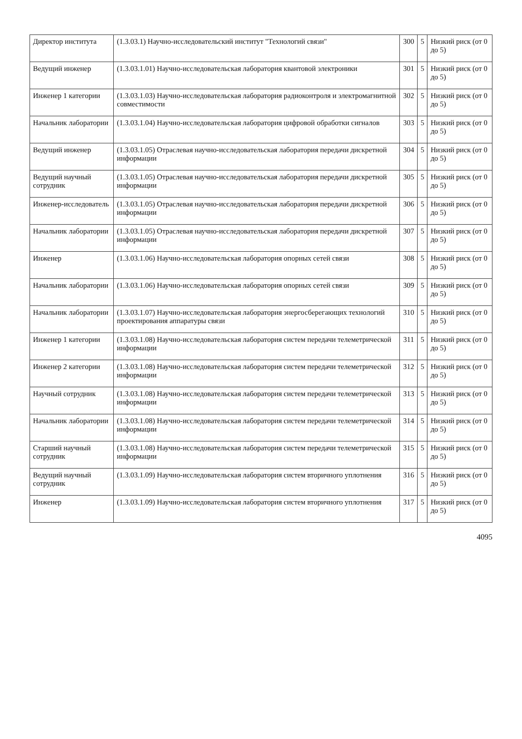| Директор института | (1.3.03.1) Научно-исследовательский институт "Технологий связи" | 300 | 5 | Низкий риск (от 0 до 5) |
| Ведущий инженер | (1.3.03.1.01) Научно-исследовательская лаборатория квантовой электроники | 301 | 5 | Низкий риск (от 0 до 5) |
| Инженер 1 категории | (1.3.03.1.03) Научно-исследовательская лаборатория радиоконтроля и электромагнитной совместимости | 302 | 5 | Низкий риск (от 0 до 5) |
| Начальник лаборатории | (1.3.03.1.04) Научно-исследовательская лаборатория цифровой обработки сигналов | 303 | 5 | Низкий риск (от 0 до 5) |
| Ведущий инженер | (1.3.03.1.05) Отраслевая научно-исследовательская лаборатория передачи дискретной информации | 304 | 5 | Низкий риск (от 0 до 5) |
| Ведущий научный сотрудник | (1.3.03.1.05) Отраслевая научно-исследовательская лаборатория передачи дискретной информации | 305 | 5 | Низкий риск (от 0 до 5) |
| Инженер-исследователь | (1.3.03.1.05) Отраслевая научно-исследовательская лаборатория передачи дискретной информации | 306 | 5 | Низкий риск (от 0 до 5) |
| Начальник лаборатории | (1.3.03.1.05) Отраслевая научно-исследовательская лаборатория передачи дискретной информации | 307 | 5 | Низкий риск (от 0 до 5) |
| Инженер | (1.3.03.1.06) Научно-исследовательская лаборатория опорных сетей связи | 308 | 5 | Низкий риск (от 0 до 5) |
| Начальник лаборатории | (1.3.03.1.06) Научно-исследовательская лаборатория опорных сетей связи | 309 | 5 | Низкий риск (от 0 до 5) |
| Начальник лаборатории | (1.3.03.1.07) Научно-исследовательская лаборатория энергосберегающих технологий проектирования аппаратуры связи | 310 | 5 | Низкий риск (от 0 до 5) |
| Инженер 1 категории | (1.3.03.1.08) Научно-исследовательская лаборатория систем передачи телеметрической информации | 311 | 5 | Низкий риск (от 0 до 5) |
| Инженер 2 категории | (1.3.03.1.08) Научно-исследовательская лаборатория систем передачи телеметрической информации | 312 | 5 | Низкий риск (от 0 до 5) |
| Научный сотрудник | (1.3.03.1.08) Научно-исследовательская лаборатория систем передачи телеметрической информации | 313 | 5 | Низкий риск (от 0 до 5) |
| Начальник лаборатории | (1.3.03.1.08) Научно-исследовательская лаборатория систем передачи телеметрической информации | 314 | 5 | Низкий риск (от 0 до 5) |
| Старший научный сотрудник | (1.3.03.1.08) Научно-исследовательская лаборатория систем передачи телеметрической информации | 315 | 5 | Низкий риск (от 0 до 5) |
| Ведущий научный сотрудник | (1.3.03.1.09) Научно-исследовательская лаборатория систем вторичного уплотнения | 316 | 5 | Низкий риск (от 0 до 5) |
| Инженер | (1.3.03.1.09) Научно-исследовательская лаборатория систем вторичного уплотнения | 317 | 5 | Низкий риск (от 0 до 5) |
4095